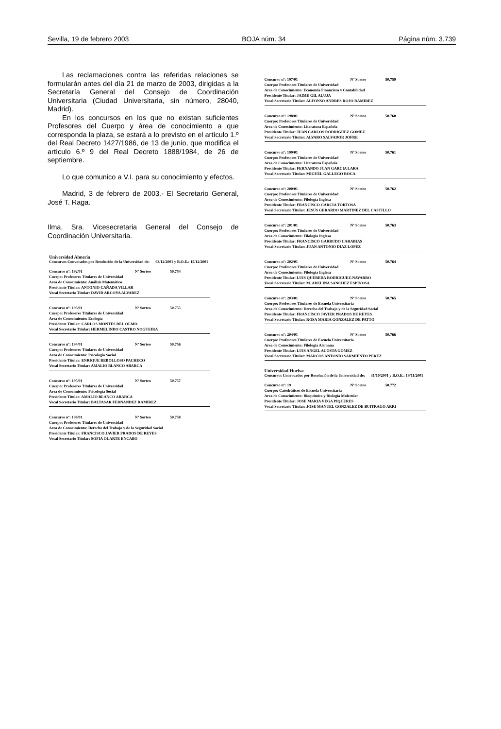Sevilla, 19 de febrero 2003 BOJA núm. 34 Página núm. 3.739
Las reclamaciones contra las referidas relaciones se formularán antes del día 21 de marzo de 2003, dirigidas a la Secretaría General del Consejo de Coordinación Universitaria (Ciudad Universitaria, sin número, 28040, Madrid).
En los concursos en los que no existan suficientes Profesores del Cuerpo y área de conocimiento a que corresponda la plaza, se estará a lo previsto en el artículo 1.º del Real Decreto 1427/1986, de 13 de junio, que modifica el artículo 6.º 9 del Real Decreto 1888/1984, de 26 de septiembre.
Lo que comunico a V.I. para su conocimiento y efectos.
Madrid, 3 de febrero de 2003.- El Secretario General, José T. Raga.
Ilma. Sra. Vicesecretaria General del Consejo de Coordinación Universitaria.
Universidad Almería
Concursos Convocados por Resolución de la Universidad de: 03/12/2001 y B.O.E.: 15/12/2001
Concurso nº: 192/01 Nº Sorteo 50.754
Cuerpo: Profesores Titulares de Universidad
Area de Conocimiento: Análisis Matemático
Presidente Titular: ANTONIO CAÑADA VILLAR
Vocal Secretario Titular: DAVID ARCOYA ALVAREZ
Concurso nº: 193/01 Nº Sorteo 50.755
Cuerpo: Profesores Titulares de Universidad
Area de Conocimiento: Ecología
Presidente Titular: CARLOS MONTES DEL OLMO
Vocal Secretario Titular: HERMELINDO CASTRO NOGUEIRA
Concurso nº: 194/01 Nº Sorteo 50.756
Cuerpo: Profesores Titulares de Universidad
Area de Conocimiento: Psicología Social
Presidente Titular: ENRIQUE REBOLLOSO PACHECO
Vocal Secretario Titular: AMALIO BLANCO ABARCA
Concurso nº: 195/01 Nº Sorteo 50.757
Cuerpo: Profesores Titulares de Universidad
Area de Conocimiento: Psicología Social
Presidente Titular: AMALIO BLANCO ABARCA
Vocal Secretario Titular: BALTASAR FERNANDEZ RAMIREZ
Concurso nº: 196/01 Nº Sorteo 50.758
Cuerpo: Profesores Titulares de Universidad
Area de Conocimiento: Derecho del Trabajo y de la Seguridad Social
Presidente Titular: FRANCISCO JAVIER PRADOS DE REYES
Vocal Secretario Titular: SOFIA OLARTE ENCABO
Concurso nº: 197/01 Nº Sorteo 50.759
Cuerpo: Profesores Titulares de Universidad
Area de Conocimiento: Economía Financiera y Contabilidad
Presidente Titular: JAIME GIL ALUJA
Vocal Secretario Titular: ALFONSO ANDRES ROJO RAMIREZ
Concurso nº: 198/01 Nº Sorteo 50.760
Cuerpo: Profesores Titulares de Universidad
Area de Conocimiento: Literatura Española
Presidente Titular: JUAN CARLOS RODRIGUEZ GOMEZ
Vocal Secretario Titular: ALVARO SALVADOR JOFRE
Concurso nº: 199/01 Nº Sorteo 50.761
Cuerpo: Profesores Titulares de Universidad
Area de Conocimiento: Literatura Española
Presidente Titular: FERNANDO JUAN GARCIA LARA
Vocal Secretario Titular: MIGUEL GALLEGO ROCA
Concurso nº: 200/01 Nº Sorteo 50.762
Cuerpo: Profesores Titulares de Universidad
Area de Conocimiento: Filología Inglesa
Presidente Titular: FRANCISCO GARCIA TORTOSA
Vocal Secretario Titular: JESUS GERARDO MARTINEZ DEL CASTILLO
Concurso nº: 201/01 Nº Sorteo 50.763
Cuerpo: Profesores Titulares de Universidad
Area de Conocimiento: Filología Inglesa
Presidente Titular: FRANCISCO GARRUDO CARABIAS
Vocal Secretario Titular: JUAN ANTONIO DIAZ LOPEZ
Concurso nº: 202/01 Nº Sorteo 50.764
Cuerpo: Profesores Titulares de Universidad
Area de Conocimiento: Filología Inglesa
Presidente Titular: LUIS QUEREDA RODRIGUEZ-NAVARRO
Vocal Secretario Titular: M. ADELINA SANCHEZ ESPINOSA
Concurso nº: 203/01 Nº Sorteo 50.765
Cuerpo: Profesores Titulares de Escuela Universitaria
Area de Conocimiento: Derecho del Trabajo y de la Seguridad Social
Presidente Titular: FRANCISCO JAVIER PRADOS DE REYES
Vocal Secretario Titular: ROSA MARIA GONZALEZ DE PATTO
Concurso nº: 204/01 Nº Sorteo 50.766
Cuerpo: Profesores Titulares de Escuela Universitaria
Area de Conocimiento: Filología Alemana
Presidente Titular: LUIS ANGEL ACOSTA GOMEZ
Vocal Secretario Titular: MARCOS ANTONIO SARMIENTO PEREZ
Universidad Huelva
Concursos Convocados por Resolución de la Universidad de: 31/10/2001 y B.O.E.: 19/11/2001
Concurso nº: 19 Nº Sorteo 50.772
Cuerpo: Catedráticos de Escuela Universitaria
Area de Conocimiento: Bioquímica y Biología Molecular
Presidente Titular: JOSE MARIA VEGA PIQUERES
Vocal Secretario Titular: JOSE MANUEL GONZALEZ DE BUITRAGO ARRI